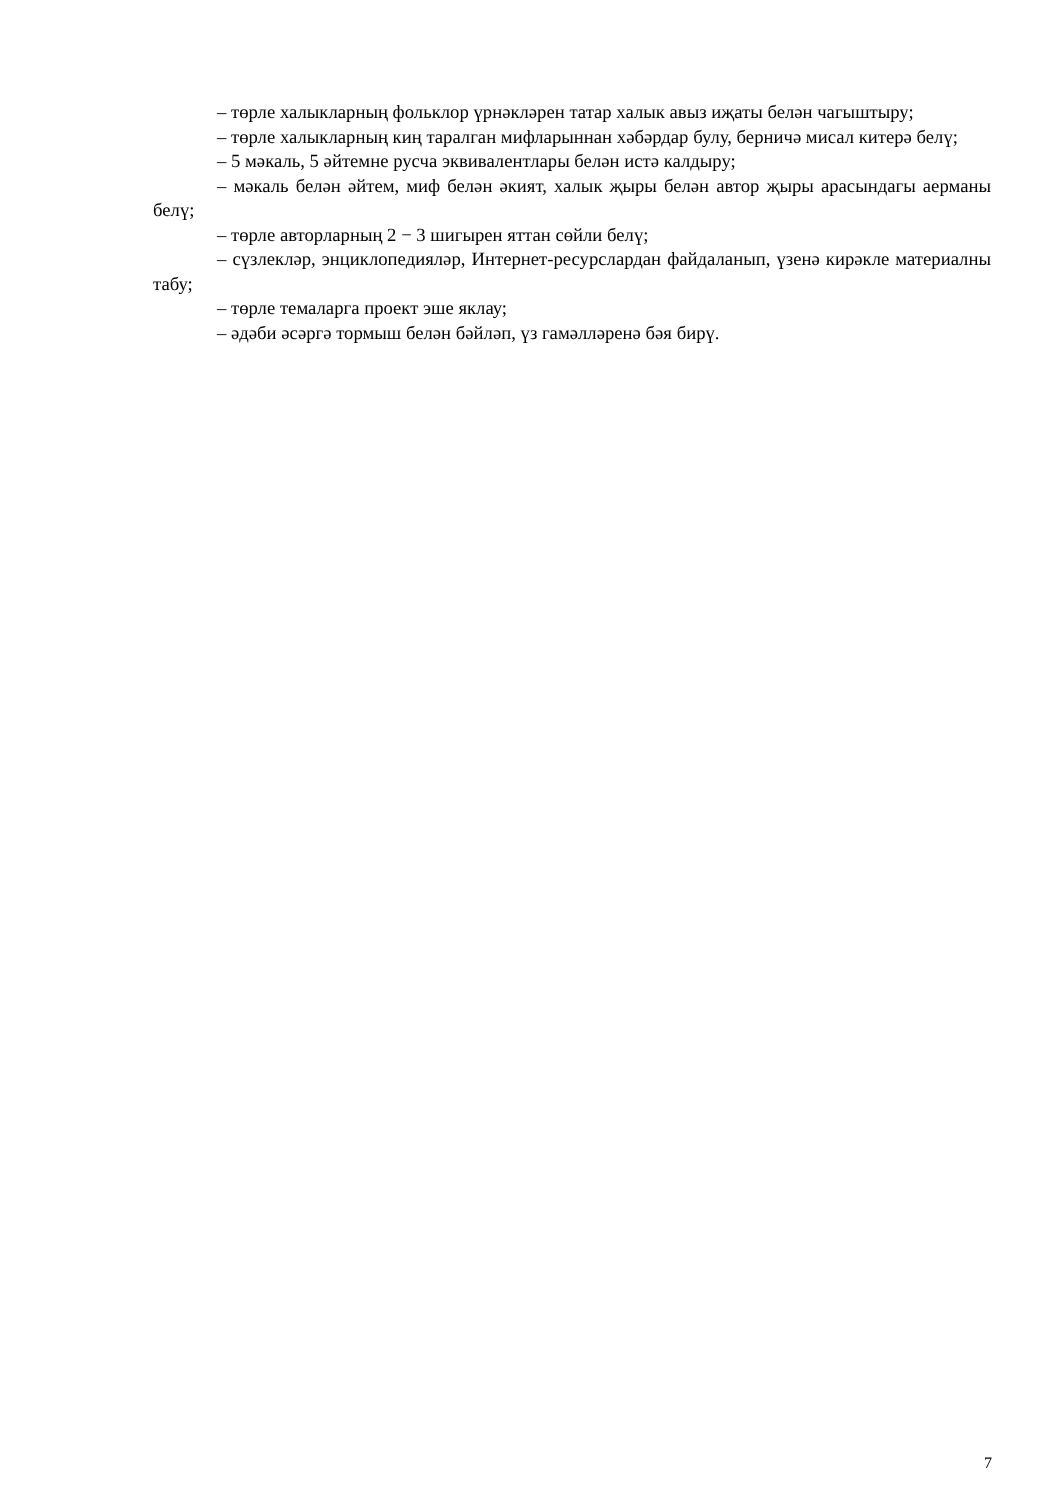– төрле халыкларның фольклор үрнәкләрен татар халык авыз иҗаты белән чагыштыру;
– төрле халыкларның киң таралган мифларыннан хәбәрдар булу, берничә мисал китерә белү;
– 5 мәкаль, 5 әйтемне русча эквивалентлары белән истә калдыру;
– мәкаль белән әйтем, миф белән әкият, халык җыры белән автор җыры арасындагы аерманы белү;
– төрле авторларның 2 − 3 шигырен яттан сөйли белү;
– сүзлекләр, энциклопедияләр, Интернет-ресурслардан файдаланып, үзенә кирәкле материалны табу;
– төрле темаларга проект эше яклау;
– әдәби әсәргә тормыш белән бәйләп, үз гамәлләренә бәя бирү.
7